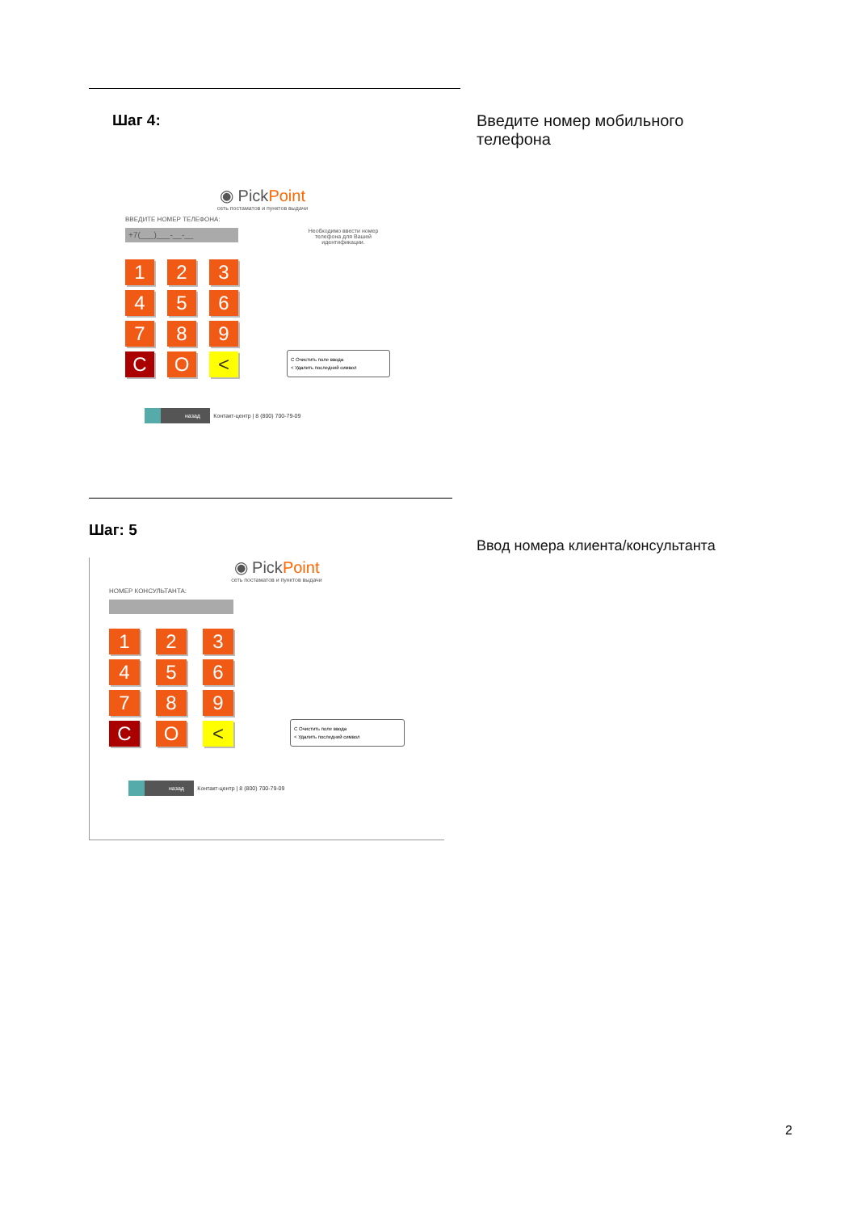Шаг 4:
Введите номер мобильного
телефона
◉ PickPoint
сеть постаматов и пунктов выдачи
ВВЕДИТЕ НОМЕР ТЕЛЕФОНА:
+7(___)___-__-__
Необходимо ввести номер телефона для Вашей идентификации.
1
2
3
4
5
6
7
8
9
C
O
<
C Очистить поле ввода
< Удалить последний символ
назад Контакт-центр | 8 (800) 700-79-09
Шаг: 5
Ввод номера клиента/консультанта
◉ PickPoint
сеть постаматов и пунктов выдачи
НОМЕР КОНСУЛЬТАНТА:
1
2
3
4
5
6
7
8
9
C
O
<
C Очистить поле ввода
< Удалить последний символ
назад Контакт-центр | 8 (800) 700-79-09
2